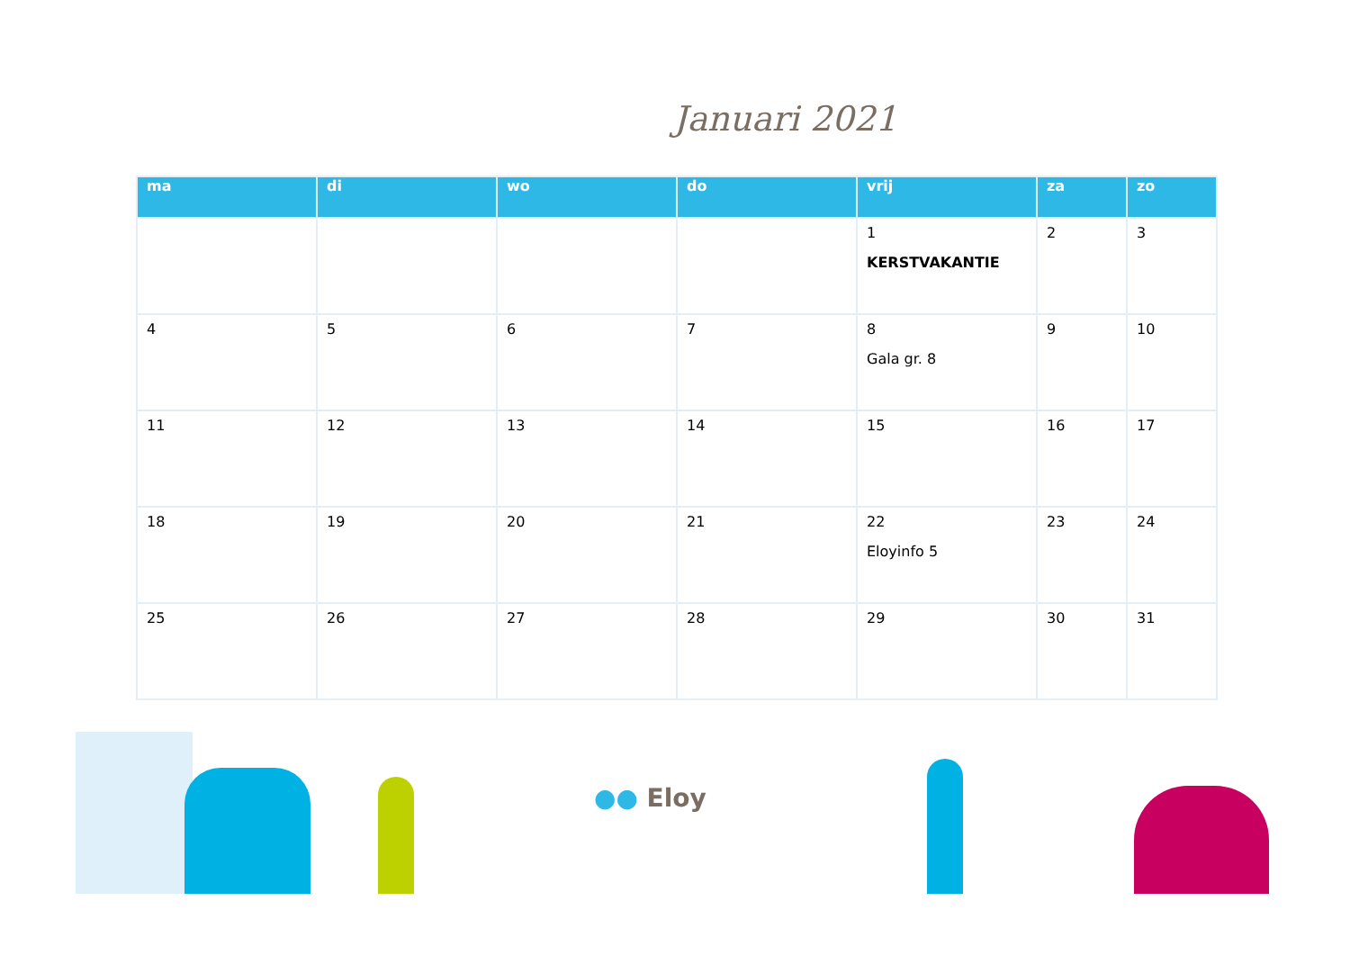Januari 2021
| ma | di | wo | do | vrij | za | zo |
| --- | --- | --- | --- | --- | --- | --- |
| | | | | 1 KERSTVAKANTIE | 2 | 3 |
| 4 | 5 | 6 | 7 | 8 Gala gr. 8 | 9 | 10 |
| 11 | 12 | 13 | 14 | 15 | 16 | 17 |
| 18 | 19 | 20 | 21 | 22 Eloyinfo 5 | 23 | 24 |
| 25 | 26 | 27 | 28 | 29 | 30 | 31 |
●● Eloy